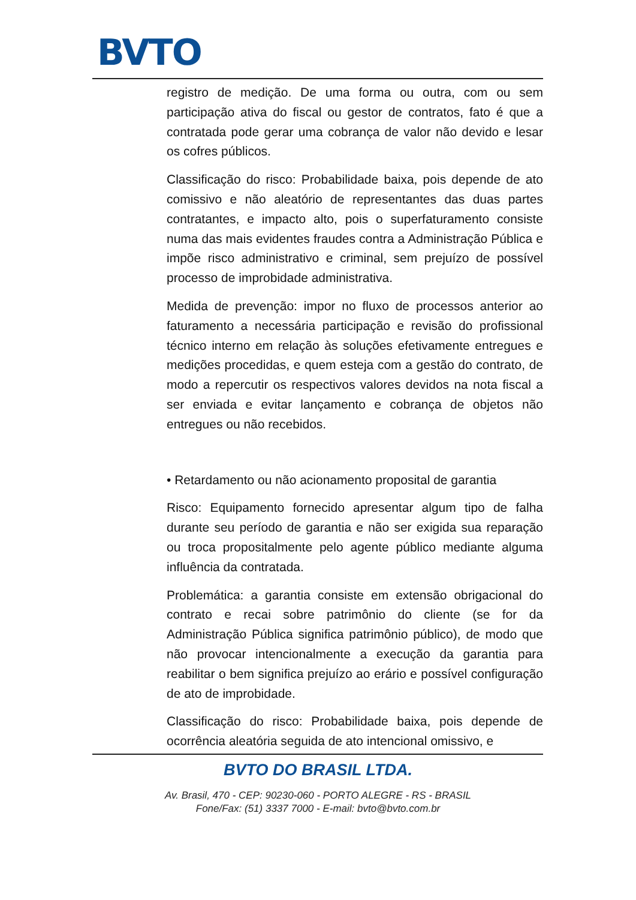BVTO
registro de medição. De uma forma ou outra, com ou sem participação ativa do fiscal ou gestor de contratos, fato é que a contratada pode gerar uma cobrança de valor não devido e lesar os cofres públicos.
Classificação do risco: Probabilidade baixa, pois depende de ato comissivo e não aleatório de representantes das duas partes contratantes, e impacto alto, pois o superfaturamento consiste numa das mais evidentes fraudes contra a Administração Pública e impõe risco administrativo e criminal, sem prejuízo de possível processo de improbidade administrativa.
Medida de prevenção: impor no fluxo de processos anterior ao faturamento a necessária participação e revisão do profissional técnico interno em relação às soluções efetivamente entregues e medições procedidas, e quem esteja com a gestão do contrato, de modo a repercutir os respectivos valores devidos na nota fiscal a ser enviada e evitar lançamento e cobrança de objetos não entregues ou não recebidos.
• Retardamento ou não acionamento proposital de garantia
Risco: Equipamento fornecido apresentar algum tipo de falha durante seu período de garantia e não ser exigida sua reparação ou troca propositalmente pelo agente público mediante alguma influência da contratada.
Problemática: a garantia consiste em extensão obrigacional do contrato e recai sobre patrimônio do cliente (se for da Administração Pública significa patrimônio público), de modo que não provocar intencionalmente a execução da garantia para reabilitar o bem significa prejuízo ao erário e possível configuração de ato de improbidade.
Classificação do risco: Probabilidade baixa, pois depende de ocorrência aleatória seguida de ato intencional omissivo, e
BVTO DO BRASIL LTDA.
Av. Brasil, 470 - CEP: 90230-060 - PORTO ALEGRE - RS - BRASIL
Fone/Fax: (51) 3337 7000 - E-mail: bvto@bvto.com.br